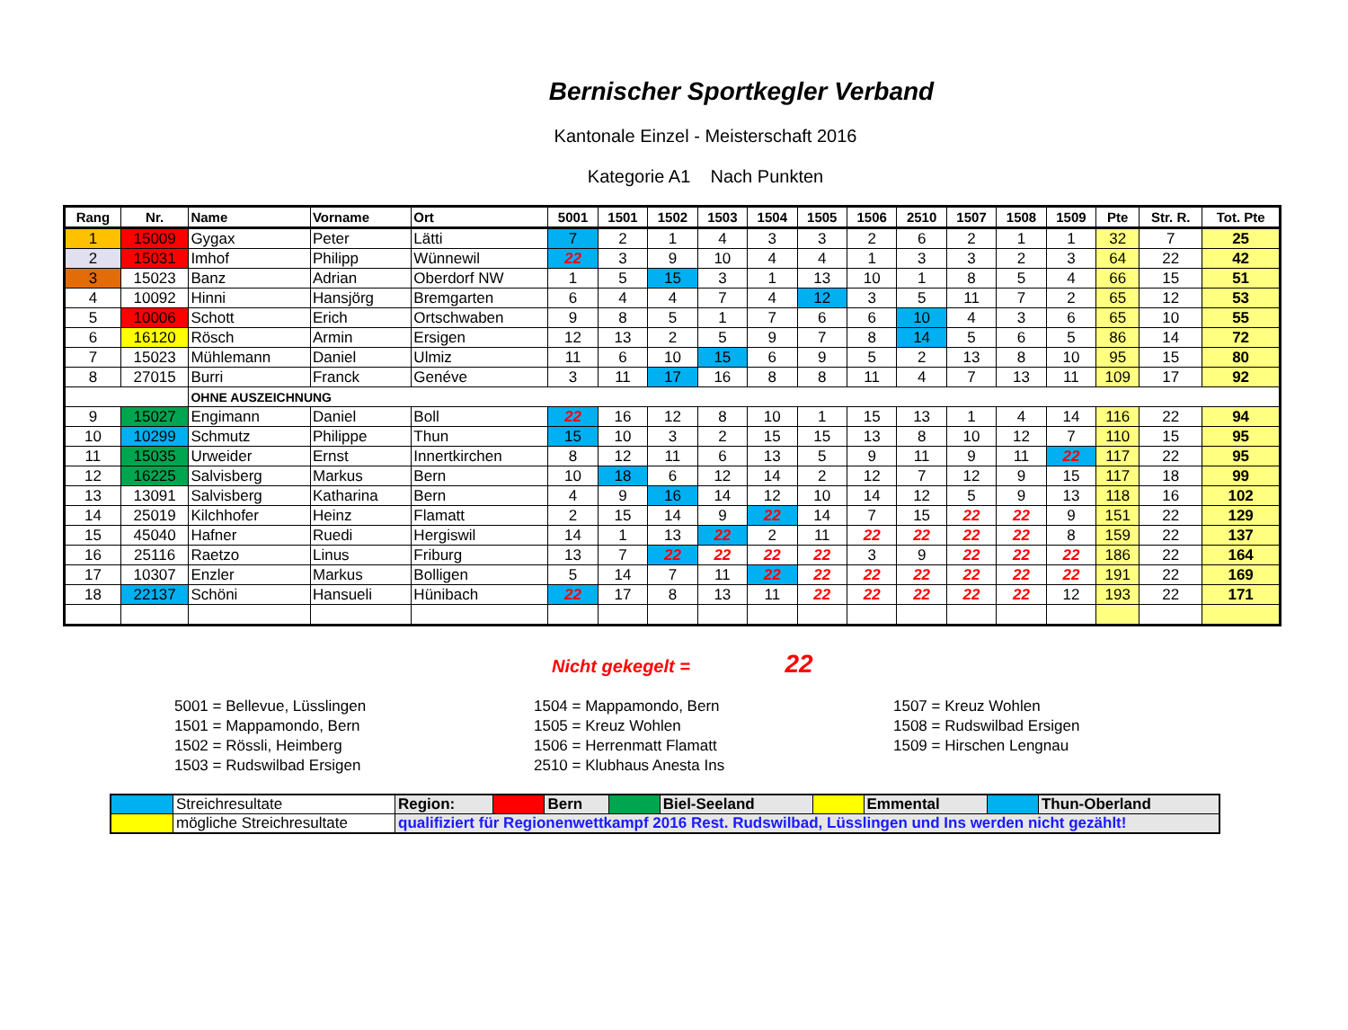Bernischer Sportkegler Verband
Kantonale Einzel - Meisterschaft 2016
Kategorie A1 Nach Punkten
| Rang | Nr. | Name | Vorname | Ort | 5001 | 1501 | 1502 | 1503 | 1504 | 1505 | 1506 | 2510 | 1507 | 1508 | 1509 | Pte | Str. R. | Tot. Pte |
| --- | --- | --- | --- | --- | --- | --- | --- | --- | --- | --- | --- | --- | --- | --- | --- | --- | --- | --- |
| 1 | 15009 | Gygax | Peter | Lätti | 7 | 2 | 1 | 4 | 3 | 3 | 2 | 6 | 2 | 1 | 1 | 32 | 7 | 25 |
| 2 | 15031 | Imhof | Philipp | Wünnewil | 22 | 3 | 9 | 10 | 4 | 4 | 1 | 3 | 3 | 2 | 3 | 64 | 22 | 42 |
| 3 | 15023 | Banz | Adrian | Oberdorf NW | 1 | 5 | 15 | 3 | 1 | 13 | 10 | 1 | 8 | 5 | 4 | 66 | 15 | 51 |
| 4 | 10092 | Hinni | Hansjörg | Bremgarten | 6 | 4 | 4 | 7 | 4 | 12 | 3 | 5 | 11 | 7 | 2 | 65 | 12 | 53 |
| 5 | 10006 | Schott | Erich | Ortschwaben | 9 | 8 | 5 | 1 | 7 | 6 | 6 | 10 | 4 | 3 | 6 | 65 | 10 | 55 |
| 6 | 16120 | Rösch | Armin | Ersigen | 12 | 13 | 2 | 5 | 9 | 7 | 8 | 14 | 5 | 6 | 5 | 86 | 14 | 72 |
| 7 | 15023 | Mühlemann | Daniel | Ulmiz | 11 | 6 | 10 | 15 | 6 | 9 | 5 | 2 | 13 | 8 | 10 | 95 | 15 | 80 |
| 8 | 27015 | Burri | Franck | Genéve | 3 | 11 | 17 | 16 | 8 | 8 | 11 | 4 | 7 | 13 | 11 | 109 | 17 | 92 |
| | | OHNE AUSZEICHNUNG | | | | | | | | | | | | | | | | |
| 9 | 15027 | Engimann | Daniel | Boll | 22 | 16 | 12 | 8 | 10 | 1 | 15 | 13 | 1 | 4 | 14 | 116 | 22 | 94 |
| 10 | 10299 | Schmutz | Philippe | Thun | 15 | 10 | 3 | 2 | 15 | 15 | 13 | 8 | 10 | 12 | 7 | 110 | 15 | 95 |
| 11 | 15035 | Urweider | Ernst | Innertkirchen | 8 | 12 | 11 | 6 | 13 | 5 | 9 | 11 | 9 | 11 | 22 | 117 | 22 | 95 |
| 12 | 16225 | Salvisberg | Markus | Bern | 10 | 18 | 6 | 12 | 14 | 2 | 12 | 7 | 12 | 9 | 15 | 117 | 18 | 99 |
| 13 | 13091 | Salvisberg | Katharina | Bern | 4 | 9 | 16 | 14 | 12 | 10 | 14 | 12 | 5 | 9 | 13 | 118 | 16 | 102 |
| 14 | 25019 | Kilchhofer | Heinz | Flamatt | 2 | 15 | 14 | 9 | 22 | 14 | 7 | 15 | 22 | 22 | 9 | 151 | 22 | 129 |
| 15 | 45040 | Hafner | Ruedi | Hergiswil | 14 | 1 | 13 | 22 | 2 | 11 | 22 | 22 | 22 | 22 | 8 | 159 | 22 | 137 |
| 16 | 25116 | Raetzo | Linus | Friburg | 13 | 7 | 22 | 22 | 22 | 22 | 3 | 9 | 22 | 22 | 22 | 186 | 22 | 164 |
| 17 | 10307 | Enzler | Markus | Bolligen | 5 | 14 | 7 | 11 | 22 | 22 | 22 | 22 | 22 | 22 | 22 | 191 | 22 | 169 |
| 18 | 22137 | Schöni | Hansueli | Hünibach | 22 | 17 | 8 | 13 | 11 | 22 | 22 | 22 | 22 | 22 | 12 | 193 | 22 | 171 |
Nicht gekegelt = 22
5001 = Bellevue, Lüsslingen
1501 = Mappamondo, Bern
1502 = Rössli, Heimberg
1503 = Rudswilbad Ersigen
1504 = Mappamondo, Bern
1505 = Kreuz Wohlen
1506 = Herrenmatt Flamatt
2510 = Klubhaus Anesta Ins
1507 = Kreuz Wohlen
1508 = Rudswilbad Ersigen
1509 = Hirschen Lengnau
| | Streichresultate | Region: | | Bern | | Biel-Seeland | | Emmental | | Thun-Oberland |
| | mögliche Streichresultate | qualifiziert für Regionenwettkampf 2016 Rest. Rudswilbad, Lüsslingen und Ins werden nicht gezählt! | | | | | | | | |